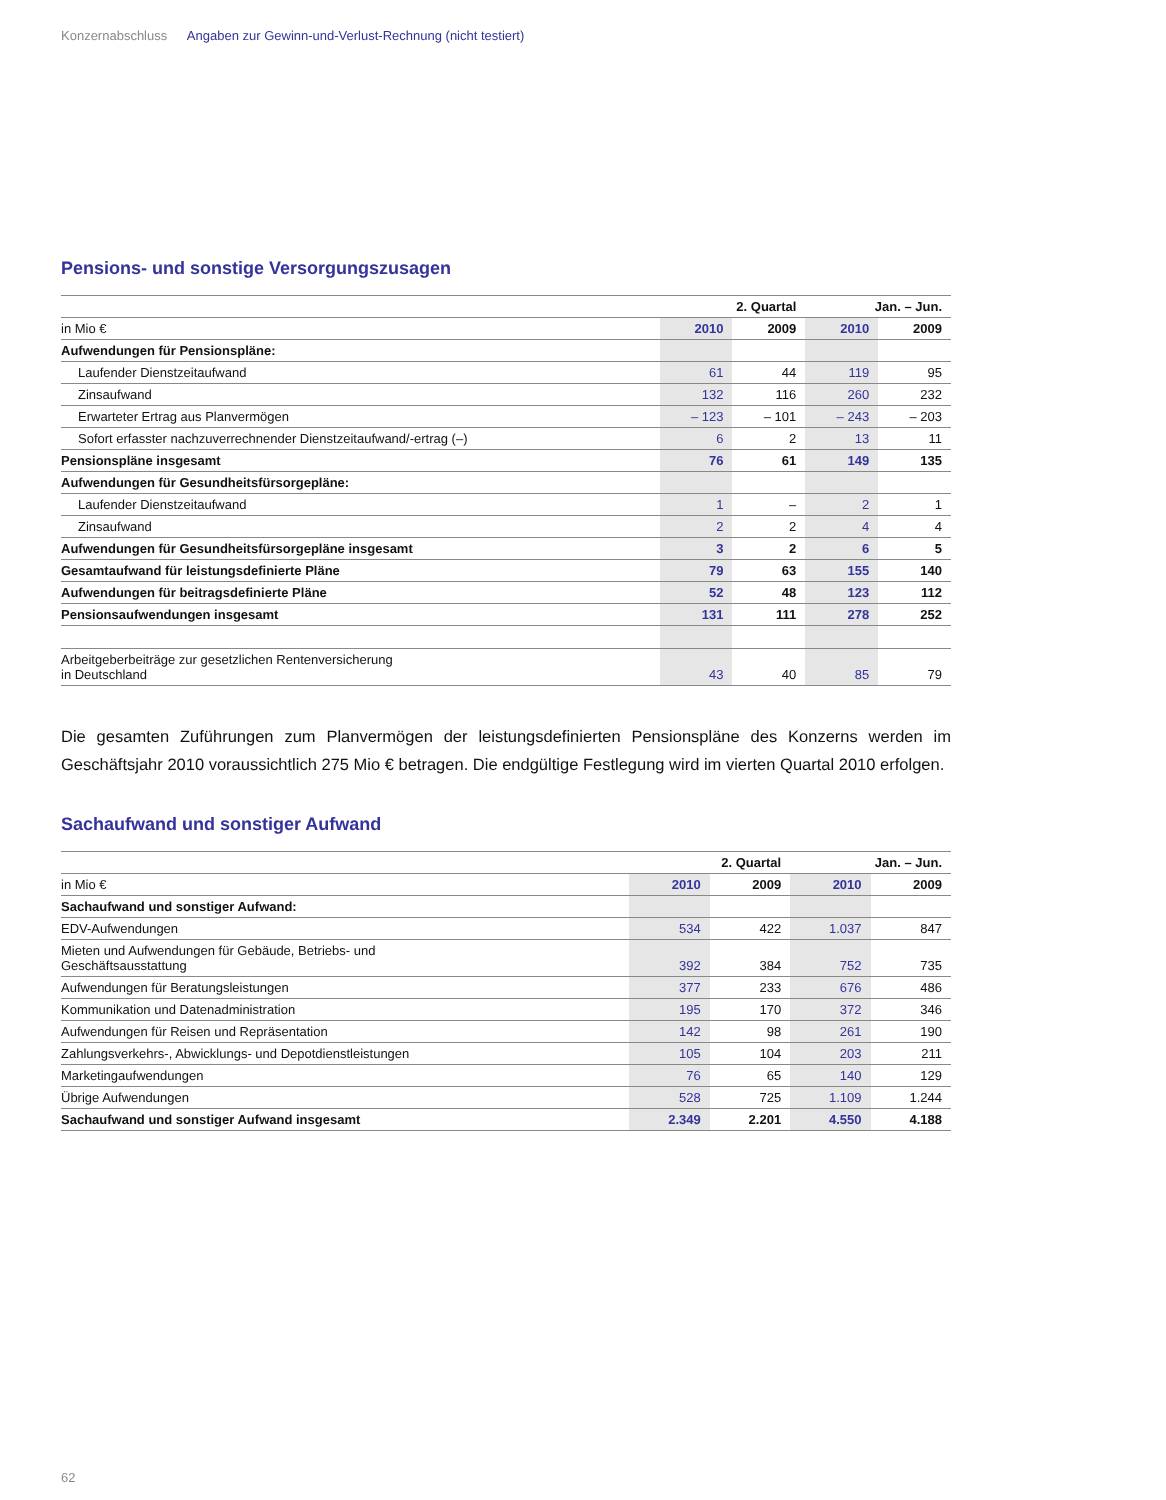Konzernabschluss Angaben zur Gewinn-und-Verlust-Rechnung (nicht testiert)
Pensions- und sonstige Versorgungszusagen
| | 2. Quartal | | Jan. – Jun. | |
| --- | --- | --- | --- | --- |
| in Mio € | 2010 | 2009 | 2010 | 2009 |
| Aufwendungen für Pensionspläne: | | | | |
| Laufender Dienstzeitaufwand | 61 | 44 | 119 | 95 |
| Zinsaufwand | 132 | 116 | 260 | 232 |
| Erwarteter Ertrag aus Planvermögen | – 123 | – 101 | – 243 | – 203 |
| Sofort erfasster nachzuverrechnender Dienstzeitaufwand/-ertrag (–) | 6 | 2 | 13 | 11 |
| Pensionspläne insgesamt | 76 | 61 | 149 | 135 |
| Aufwendungen für Gesundheitsfürsorgepläne: | | | | |
| Laufender Dienstzeitaufwand | 1 | – | 2 | 1 |
| Zinsaufwand | 2 | 2 | 4 | 4 |
| Aufwendungen für Gesundheitsfürsorgepläne insgesamt | 3 | 2 | 6 | 5 |
| Gesamtaufwand für leistungsdefinierte Pläne | 79 | 63 | 155 | 140 |
| Aufwendungen für beitragsdefinierte Pläne | 52 | 48 | 123 | 112 |
| Pensionsaufwendungen insgesamt | 131 | 111 | 278 | 252 |
| Arbeitgeberbeiträge zur gesetzlichen Rentenversicherung in Deutschland | 43 | 40 | 85 | 79 |
Die gesamten Zuführungen zum Planvermögen der leistungsdefinierten Pensionspläne des Konzerns werden im Geschäftsjahr 2010 voraussichtlich 275 Mio € betragen. Die endgültige Festlegung wird im vierten Quartal 2010 erfolgen.
Sachaufwand und sonstiger Aufwand
| | 2. Quartal | | Jan. – Jun. | |
| --- | --- | --- | --- | --- |
| in Mio € | 2010 | 2009 | 2010 | 2009 |
| Sachaufwand und sonstiger Aufwand: | | | | |
| EDV-Aufwendungen | 534 | 422 | 1.037 | 847 |
| Mieten und Aufwendungen für Gebäude, Betriebs- und Geschäftsausstattung | 392 | 384 | 752 | 735 |
| Aufwendungen für Beratungsleistungen | 377 | 233 | 676 | 486 |
| Kommunikation und Datenadministration | 195 | 170 | 372 | 346 |
| Aufwendungen für Reisen und Repräsentation | 142 | 98 | 261 | 190 |
| Zahlungsverkehrs-, Abwicklungs- und Depotdienstleistungen | 105 | 104 | 203 | 211 |
| Marketingaufwendungen | 76 | 65 | 140 | 129 |
| Übrige Aufwendungen | 528 | 725 | 1.109 | 1.244 |
| Sachaufwand und sonstiger Aufwand insgesamt | 2.349 | 2.201 | 4.550 | 4.188 |
62